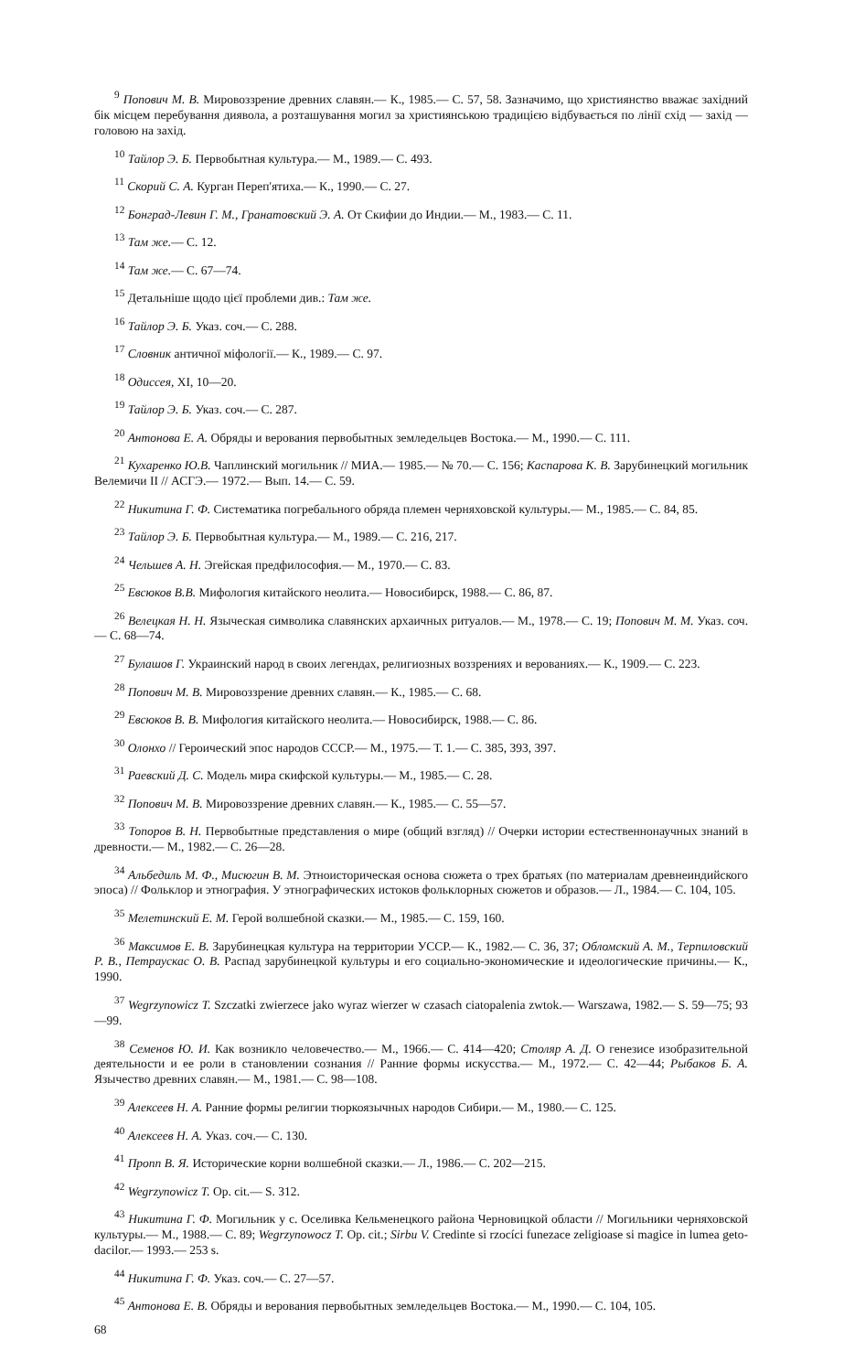<sup>9</sup> Попович М. В. Мировоззрение древних славян.— К., 1985.— С. 57, 58. Зазначимо, що християнство вважає західний бік місцем перебування диявола, а розташування могил за християнською традицією відбувається по лінії схід — захід — головою на захід.
<sup>10</sup> Тайлор Э. Б. Первобытная культура.— М., 1989.— С. 493.
<sup>11</sup> Скорий С. А. Курган Переп'ятиха.— К., 1990.— С. 27.
<sup>12</sup> Бонград-Левин Г. М., Гранатовский Э. А. От Скифии до Индии.— М., 1983.— С. 11.
<sup>13</sup> Там же.— С. 12.
<sup>14</sup> Там же.— С. 67—74.
<sup>15</sup> Детальніше щодо цієї проблеми див.: Там же.
<sup>16</sup> Тайлор Э. Б. Указ. соч.— С. 288.
<sup>17</sup> Словник античної міфології.— К., 1989.— С. 97.
<sup>18</sup> Одиссея, XI, 10—20.
<sup>19</sup> Тайлор Э. Б. Указ. соч.— С. 287.
<sup>20</sup> Антонова Е. А. Обряды и верования первобытных земледельцев Востока.— М., 1990.— С. 111.
<sup>21</sup> Кухаренко Ю.В. Чаплинский могильник // МИА.— 1985.— № 70.— С. 156; Каспарова К. В. Зарубинецкий могильник Велемичи II // АСГЭ.— 1972.— Вып. 14.— С. 59.
<sup>22</sup> Никитина Г. Ф. Систематика погребального обряда племен черняховской культуры.— М., 1985.— С. 84, 85.
<sup>23</sup> Тайлор Э. Б. Первобытная культура.— М., 1989.— С. 216, 217.
<sup>24</sup> Чельшев А. Н. Эгейская предфилософия.— М., 1970.— С. 83.
<sup>25</sup> Евсюков В.В. Мифология китайского неолита.— Новосибирск, 1988.— С. 86, 87.
<sup>26</sup> Велецкая Н. Н. Языческая символика славянских архаичных ритуалов.— М., 1978.— С. 19; Попович М. М. Указ. соч.— С. 68—74.
<sup>27</sup> Булашов Г. Украинский народ в своих легендах, религиозных воззрениях и верованиях.— К., 1909.— С. 223.
<sup>28</sup> Попович М. В. Мировоззрение древних славян.— К., 1985.— С. 68.
<sup>29</sup> Евсюков В. В. Мифология китайского неолита.— Новосибирск, 1988.— С. 86.
<sup>30</sup> Олонхо // Героический эпос народов СССР.— М., 1975.— Т. 1.— С. 385, 393, 397.
<sup>31</sup> Раевский Д. С. Модель мира скифской культуры.— М., 1985.— С. 28.
<sup>32</sup> Попович М. В. Мировоззрение древних славян.— К., 1985.— С. 55—57.
<sup>33</sup> Топоров В. Н. Первобытные представления о мире (общий взгляд) // Очерки истории естественнонаучных знаний в древности.— М., 1982.— С. 26—28.
<sup>34</sup> Альбедиль М. Ф., Мисюгин В. М. Этноисторическая основа сюжета о трех братьях (по материалам древнеиндийского эпоса) // Фольклор и этнография. У этнографических истоков фольклорных сюжетов и образов.— Л., 1984.— С. 104, 105.
<sup>35</sup> Мелетинский Е. М. Герой волшебной сказки.— М., 1985.— С. 159, 160.
<sup>36</sup> Максимов Е. В. Зарубинецкая культура на территории УССР.— К., 1982.— С. 36, 37; Обломский А. М., Терпиловский Р. В., Петраускас О. В. Распад зарубинецкой культуры и его социально-экономические и идеологические причины.— К., 1990.
<sup>37</sup> Wegrzynowicz T. Szczatki zwierzece jako wyraz wierzer w czasach ciatopalenia zwtok.— Warszawa, 1982.— S. 59—75; 93—99.
<sup>38</sup> Семенов Ю. И. Как возникло человечество.— М., 1966.— С. 414—420; Столяр А. Д. О генезисе изобразительной деятельности и ее роли в становлении сознания // Ранние формы искусства.— М., 1972.— С. 42—44; Рыбаков Б. А. Язычество древних славян.— М., 1981.— С. 98—108.
<sup>39</sup> Алексеев Н. А. Ранние формы религии тюркоязычных народов Сибири.— М., 1980.— С. 125.
<sup>40</sup> Алексеев Н. А. Указ. соч.— С. 130.
<sup>41</sup> Пропп В. Я. Исторические корни волшебной сказки.— Л., 1986.— С. 202—215.
<sup>42</sup> Wegrzynowicz T. Op. cit.— S. 312.
<sup>43</sup> Никитина Г. Ф. Могильник у с. Оселивка Кельменецкого района Черновицкой области // Могильники черняховской культуры.— М., 1988.— С. 89; Wegrzynowocz T. Op. cit.; Sirbu V. Credinte si rzocíci funezace zeligioase si magice in lumea geto-dacilor.— 1993.— 253 s.
<sup>44</sup> Никитина Г. Ф. Указ. соч.— С. 27—57.
<sup>45</sup> Антонова Е. В. Обряды и верования первобытных земледельцев Востока.— М., 1990.— С. 104, 105.
68